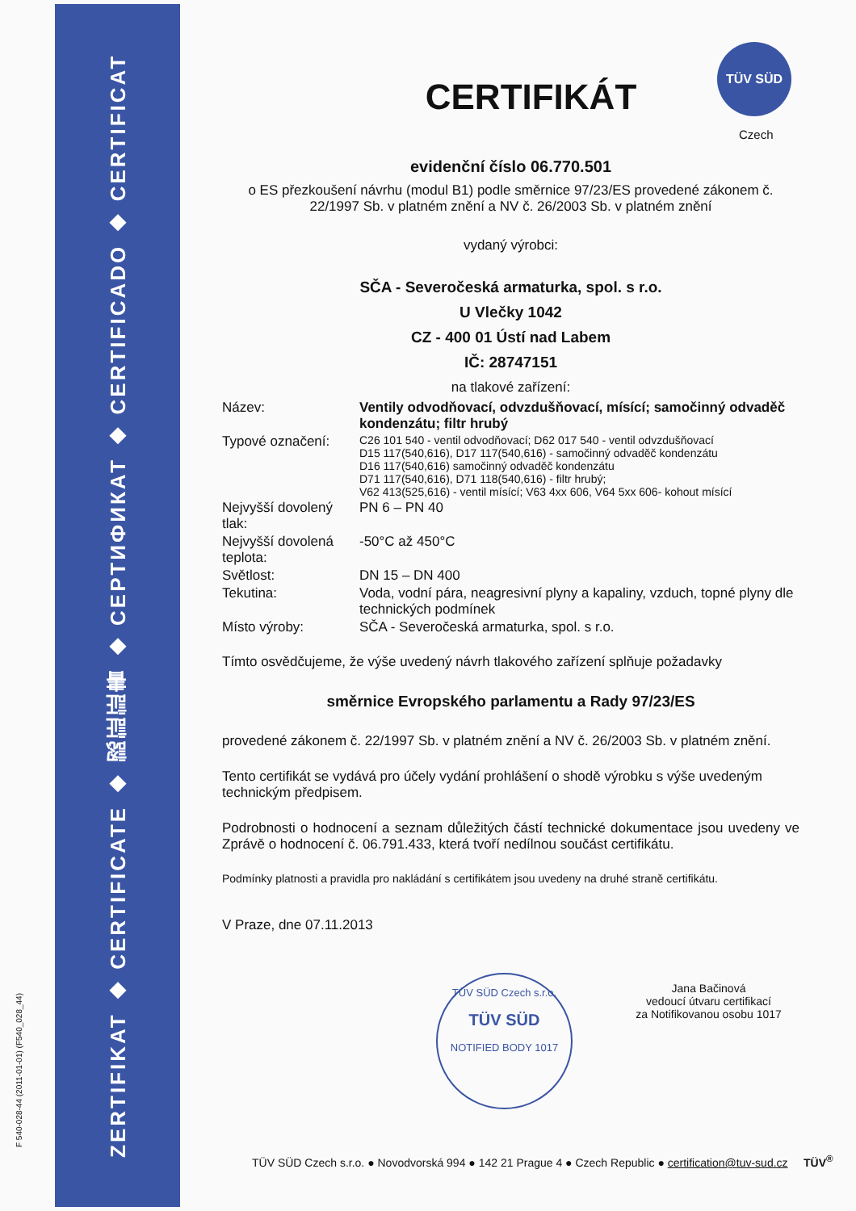ZERTIFIKAT ◆ CERTIFICATE ◆ 認証証書 ◆ CEPTИФИКАТ ◆ CERTIFICADO ◆ CERTIFICAT
F 540-028-44 (2011-01-01) (F540_028_44)
TÜV SÜD
Czech
CERTIFIKÁT
evidenční číslo 06.770.501
o ES přezkoušení návrhu (modul B1) podle směrnice 97/23/ES provedené zákonem č. 22/1997 Sb. v platném znění a NV č. 26/2003 Sb. v platném znění
vydaný výrobci:
SČA - Severočeská armaturka, spol. s r.o.
U Vlečky 1042
CZ - 400 01 Ústí nad Labem
IČ: 28747151
na tlakové zařízení:
| Název: | Ventily odvodňovací, odvzdušňovací, mísící; samočinný odvaděč kondenzátu; filtr hrubý |
| Typové označení: | C26 101 540 - ventil odvodňovací; D62 017 540 - ventil odvzdušňovací D15 117(540,616), D17 117(540,616) - samočinný odvaděč kondenzátu D16 117(540,616) samočinný odvaděč kondenzátu D71 117(540,616), D71 118(540,616) - filtr hrubý; V62 413(525,616) - ventil mísící; V63 4xx 606, V64 5xx 606- kohout mísící |
| Nejvyšší dovolený tlak: | PN 6 – PN 40 |
| Nejvyšší dovolená teplota: | -50°C až 450°C |
| Světlost: | DN 15 – DN 400 |
| Tekutina: | Voda, vodní pára, neagresivní plyny a kapaliny, vzduch, topné plyny dle technických podmínek |
| Místo výroby: | SČA - Severočeská armaturka, spol. s r.o. |
Tímto osvědčujeme, že výše uvedený návrh tlakového zařízení splňuje požadavky
směrnice Evropského parlamentu a Rady 97/23/ES
provedené zákonem č. 22/1997 Sb. v platném znění a NV č. 26/2003 Sb. v platném znění.
Tento certifikát se vydává pro účely vydání prohlášení o shodě výrobku s výše uvedeným technickým předpisem.
Podrobnosti o hodnocení a seznam důležitých částí technické dokumentace jsou uvedeny ve Zprávě o hodnocení č. 06.791.433, která tvoří nedílnou součást certifikátu.
Podmínky platnosti a pravidla pro nakládání s certifikátem jsou uvedeny na druhé straně certifikátu.
V Praze, dne 07.11.2013
Jana Bačinová
vedoucí útvaru certifikací
za Notifikovanou osobu 1017
TÜV SÜD Czech s.r.o.
TÜV SÜD
NOTIFIED BODY 1017
TÜV SÜD Czech s.r.o. ● Novodvorská 994 ● 142 21 Prague 4 ● Czech Republic ● certification@tuv-sud.cz TÜV<sup>®</sup>